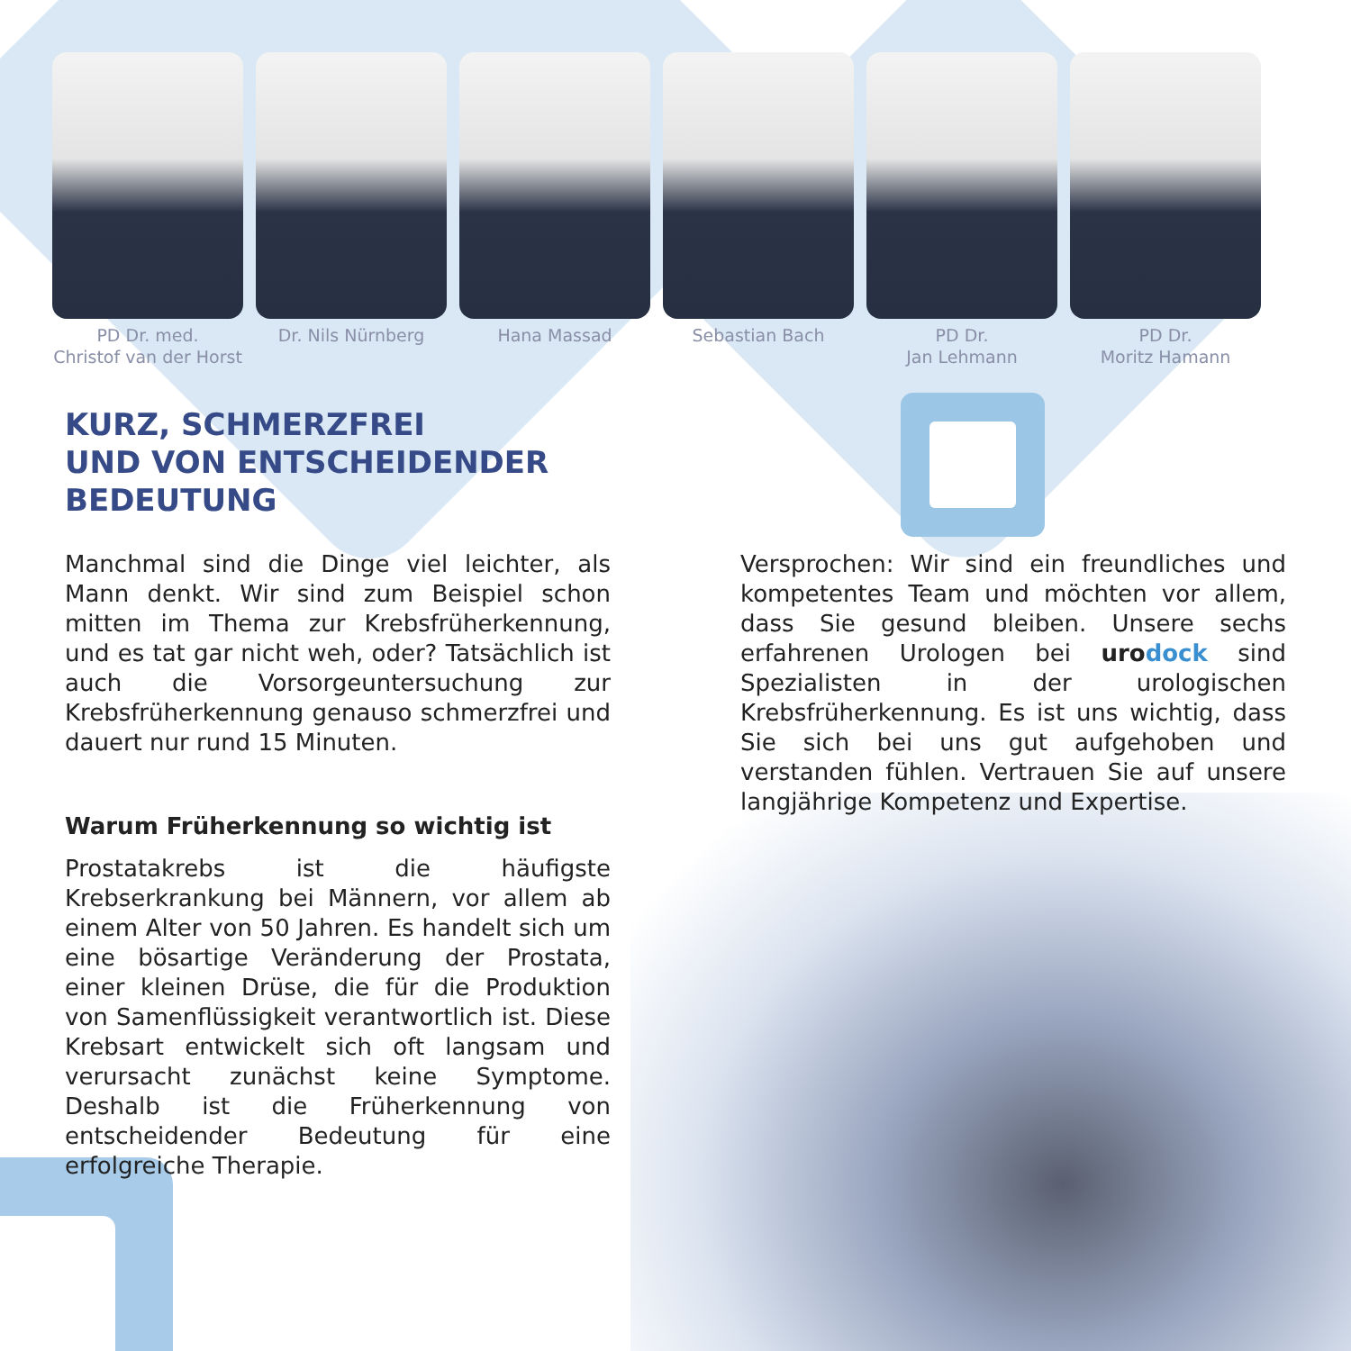PD Dr. med.
Christof van der Horst
Dr. Nils Nürnberg Hana Massad Sebastian Bach PD Dr.
Jan Lehmann
PD Dr.
Moritz Hamann
KURZ, SCHMERZFREI
UND VON ENTSCHEIDENDER
BEDEUTUNG
Manchmal sind die Dinge viel leichter, als Mann denkt. Wir sind zum Beispiel schon mitten im Thema zur Krebsfrüherkennung, und es tat gar nicht weh, oder? Tatsächlich ist auch die Vorsorgeuntersuchung zur Krebsfrüherkennung genauso schmerzfrei und dauert nur rund 15 Minuten.
Warum Früherkennung so wichtig ist
Prostatakrebs ist die häufigste Krebserkrankung bei Männern, vor allem ab einem Alter von 50 Jahren. Es handelt sich um eine bösartige Veränderung der Prostata, einer kleinen Drüse, die für die Produktion von Samenflüssigkeit verantwortlich ist. Diese Krebsart entwickelt sich oft langsam und verursacht zunächst keine Symptome. Deshalb ist die Früherkennung von entscheidender Bedeutung für eine erfolgreiche Therapie.
Versprochen: Wir sind ein freundliches und kompetentes Team und möchten vor allem, dass Sie gesund bleiben. Unsere sechs erfahrenen Urologen bei uro dock sind Spezialisten in der urologischen Krebsfrüherkennung. Es ist uns wichtig, dass Sie sich bei uns gut aufgehoben und verstanden fühlen. Vertrauen Sie auf unsere langjährige Kompetenz und Expertise.